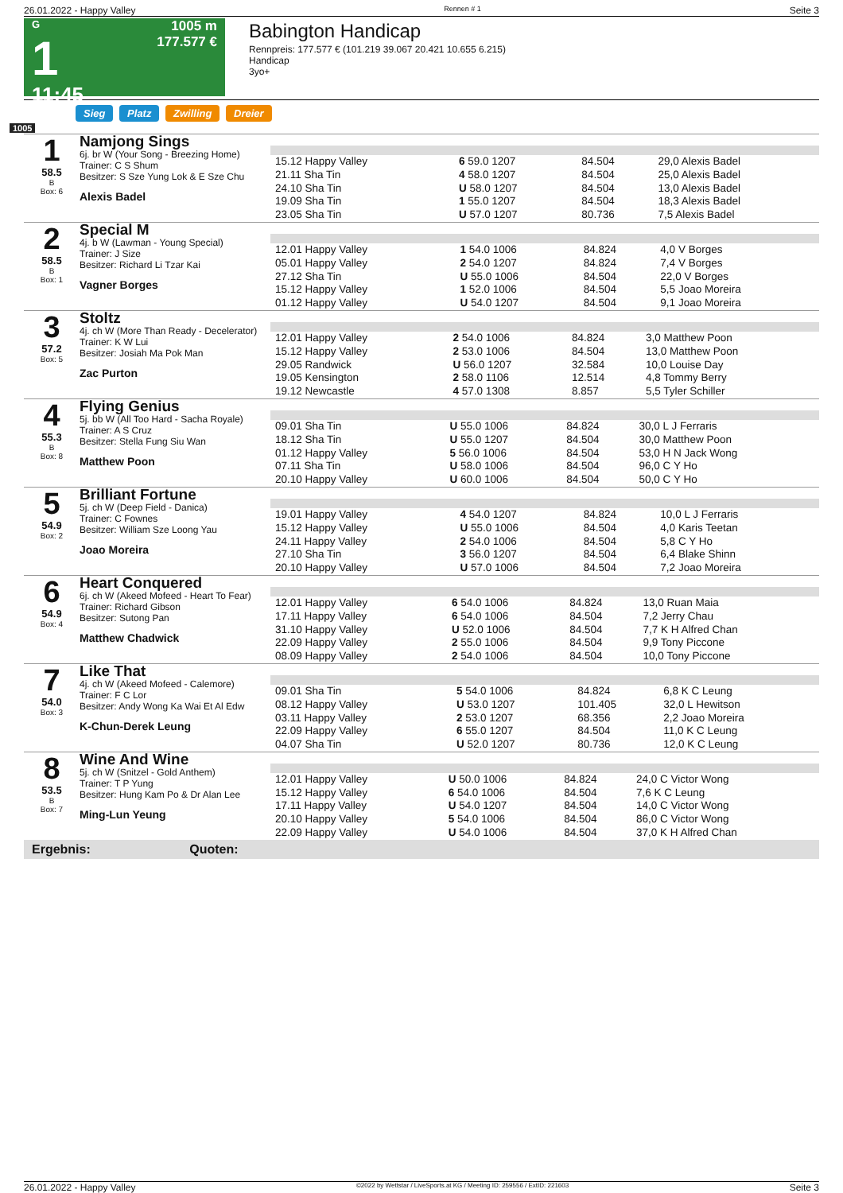26.01.2022 - Happy Valley Rennen # 1 Seite 3
G
1
11:45
1005 m
177.577 €
Babington Handicap
Rennpreis: 177.577 € (101.219 39.067 20.421 10.655 6.215)
Handicap
3yo+
Sieg Platz Zwilling Dreier
1005
1
58.5
B
Box: 6
Namjong Sings
6j. br W (Your Song - Breezing Home)
Trainer: C S Shum
Besitzer: S Sze Yung Lok & E Sze Chu
Alexis Badel
| 15.12 Happy Valley | 6 59.0 1207 | 84.504 | 29,0 Alexis Badel |
| 21.11 Sha Tin | 4 58.0 1207 | 84.504 | 25,0 Alexis Badel |
| 24.10 Sha Tin | U 58.0 1207 | 84.504 | 13,0 Alexis Badel |
| 19.09 Sha Tin | 1 55.0 1207 | 84.504 | 18,3 Alexis Badel |
| 23.05 Sha Tin | U 57.0 1207 | 80.736 | 7,5 Alexis Badel |
2
58.5
B
Box: 1
Special M
4j. b W (Lawman - Young Special)
Trainer: J Size
Besitzer: Richard Li Tzar Kai
Vagner Borges
| 12.01 Happy Valley | 1 54.0 1006 | 84.824 | 4,0 V Borges |
| 05.01 Happy Valley | 2 54.0 1207 | 84.824 | 7,4 V Borges |
| 27.12 Sha Tin | U 55.0 1006 | 84.504 | 22,0 V Borges |
| 15.12 Happy Valley | 1 52.0 1006 | 84.504 | 5,5 Joao Moreira |
| 01.12 Happy Valley | U 54.0 1207 | 84.504 | 9,1 Joao Moreira |
3
57.2
Box: 5
Stoltz
4j. ch W (More Than Ready - Decelerator)
Trainer: K W Lui
Besitzer: Josiah Ma Pok Man
Zac Purton
| 12.01 Happy Valley | 2 54.0 1006 | 84.824 | 3,0 Matthew Poon |
| 15.12 Happy Valley | 2 53.0 1006 | 84.504 | 13,0 Matthew Poon |
| 29.05 Randwick | U 56.0 1207 | 32.584 | 10,0 Louise Day |
| 19.05 Kensington | 2 58.0 1106 | 12.514 | 4,8 Tommy Berry |
| 19.12 Newcastle | 4 57.0 1308 | 8.857 | 5,5 Tyler Schiller |
4
55.3
B
Box: 8
Flying Genius
5j. bb W (All Too Hard - Sacha Royale)
Trainer: A S Cruz
Besitzer: Stella Fung Siu Wan
Matthew Poon
| 09.01 Sha Tin | U 55.0 1006 | 84.824 | 30,0 L J Ferraris |
| 18.12 Sha Tin | U 55.0 1207 | 84.504 | 30,0 Matthew Poon |
| 01.12 Happy Valley | 5 56.0 1006 | 84.504 | 53,0 H N Jack Wong |
| 07.11 Sha Tin | U 58.0 1006 | 84.504 | 96,0 C Y Ho |
| 20.10 Happy Valley | U 60.0 1006 | 84.504 | 50,0 C Y Ho |
5
54.9
Box: 2
Brilliant Fortune
5j. ch W (Deep Field - Danica)
Trainer: C Fownes
Besitzer: William Sze Loong Yau
Joao Moreira
| 19.01 Happy Valley | 4 54.0 1207 | 84.824 | 10,0 L J Ferraris |
| 15.12 Happy Valley | U 55.0 1006 | 84.504 | 4,0 Karis Teetan |
| 24.11 Happy Valley | 2 54.0 1006 | 84.504 | 5,8 C Y Ho |
| 27.10 Sha Tin | 3 56.0 1207 | 84.504 | 6,4 Blake Shinn |
| 20.10 Happy Valley | U 57.0 1006 | 84.504 | 7,2 Joao Moreira |
6
54.9
Box: 4
Heart Conquered
6j. ch W (Akeed Mofeed - Heart To Fear)
Trainer: Richard Gibson
Besitzer: Sutong Pan
Matthew Chadwick
| 12.01 Happy Valley | 6 54.0 1006 | 84.824 | 13,0 Ruan Maia |
| 17.11 Happy Valley | 6 54.0 1006 | 84.504 | 7,2 Jerry Chau |
| 31.10 Happy Valley | U 52.0 1006 | 84.504 | 7,7 K H Alfred Chan |
| 22.09 Happy Valley | 2 55.0 1006 | 84.504 | 9,9 Tony Piccone |
| 08.09 Happy Valley | 2 54.0 1006 | 84.504 | 10,0 Tony Piccone |
7
54.0
Box: 3
Like That
4j. ch W (Akeed Mofeed - Calemore)
Trainer: F C Lor
Besitzer: Andy Wong Ka Wai Et Al Edw
K-Chun-Derek Leung
| 09.01 Sha Tin | 5 54.0 1006 | 84.824 | 6,8 K C Leung |
| 08.12 Happy Valley | U 53.0 1207 | 101.405 | 32,0 L Hewitson |
| 03.11 Happy Valley | 2 53.0 1207 | 68.356 | 2,2 Joao Moreira |
| 22.09 Happy Valley | 6 55.0 1207 | 84.504 | 11,0 K C Leung |
| 04.07 Sha Tin | U 52.0 1207 | 80.736 | 12,0 K C Leung |
8
53.5
B
Box: 7
Wine And Wine
5j. ch W (Snitzel - Gold Anthem)
Trainer: T P Yung
Besitzer: Hung Kam Po & Dr Alan Lee
Ming-Lun Yeung
| 12.01 Happy Valley | U 50.0 1006 | 84.824 | 24,0 C Victor Wong |
| 15.12 Happy Valley | 6 54.0 1006 | 84.504 | 7,6 K C Leung |
| 17.11 Happy Valley | U 54.0 1207 | 84.504 | 14,0 C Victor Wong |
| 20.10 Happy Valley | 5 54.0 1006 | 84.504 | 86,0 C Victor Wong |
| 22.09 Happy Valley | U 54.0 1006 | 84.504 | 37,0 K H Alfred Chan |
Ergebnis: Quoten:
26.01.2022 - Happy Valley ©2022 by Wettstar / LiveSports.at KG / Meeting ID: 259556 / ExtID: 221603 Seite 3